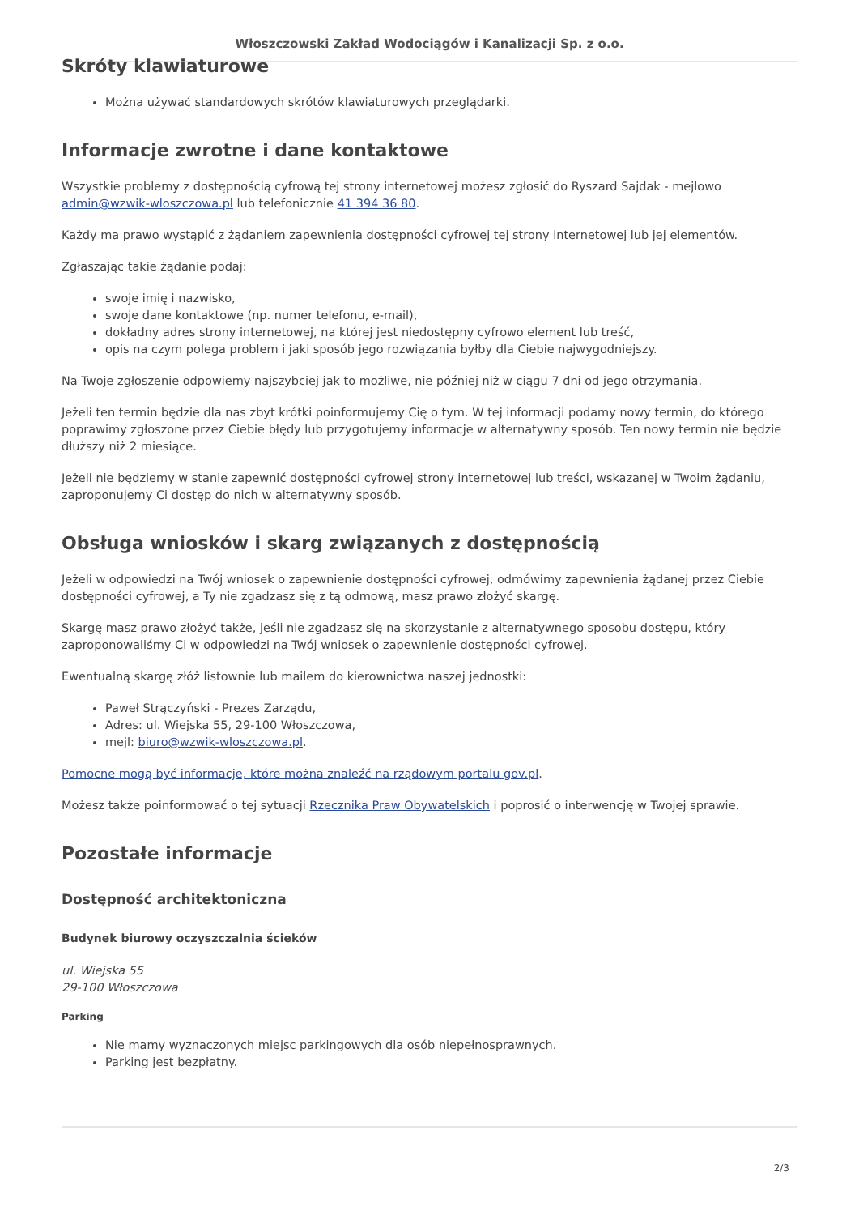Włoszczowski Zakład Wodociągów i Kanalizacji Sp. z o.o.
Skróty klawiaturowe
Można używać standardowych skrótów klawiaturowych przeglądarki.
Informacje zwrotne i dane kontaktowe
Wszystkie problemy z dostępnością cyfrową tej strony internetowej możesz zgłosić do Ryszard Sajdak - mejlowo admin@wzwik-wloszczowa.pl lub telefonicznie 41 394 36 80.
Każdy ma prawo wystąpić z żądaniem zapewnienia dostępności cyfrowej tej strony internetowej lub jej elementów.
Zgłaszając takie żądanie podaj:
swoje imię i nazwisko,
swoje dane kontaktowe (np. numer telefonu, e-mail),
dokładny adres strony internetowej, na której jest niedostępny cyfrowo element lub treść,
opis na czym polega problem i jaki sposób jego rozwiązania byłby dla Ciebie najwygodniejszy.
Na Twoje zgłoszenie odpowiemy najszybciej jak to możliwe, nie później niż w ciągu 7 dni od jego otrzymania.
Jeżeli ten termin będzie dla nas zbyt krótki poinformujemy Cię o tym. W tej informacji podamy nowy termin, do którego poprawimy zgłoszone przez Ciebie błędy lub przygotujemy informacje w alternatywny sposób. Ten nowy termin nie będzie dłuższy niż 2 miesiące.
Jeżeli nie będziemy w stanie zapewnić dostępności cyfrowej strony internetowej lub treści, wskazanej w Twoim żądaniu, zaproponujemy Ci dostęp do nich w alternatywny sposób.
Obsługa wniosków i skarg związanych z dostępnością
Jeżeli w odpowiedzi na Twój wniosek o zapewnienie dostępności cyfrowej, odmówimy zapewnienia żądanej przez Ciebie dostępności cyfrowej, a Ty nie zgadzasz się z tą odmową, masz prawo złożyć skargę.
Skargę masz prawo złożyć także, jeśli nie zgadzasz się na skorzystanie z alternatywnego sposobu dostępu, który zaproponowaliśmy Ci w odpowiedzi na Twój wniosek o zapewnienie dostępności cyfrowej.
Ewentualną skargę złóż listownie lub mailem do kierownictwa naszej jednostki:
Paweł Strączyński - Prezes Zarządu,
Adres: ul. Wiejska 55, 29-100 Włoszczowa,
mejl: biuro@wzwik-wloszczowa.pl.
Pomocne mogą być informacje, które można znaleźć na rządowym portalu gov.pl.
Możesz także poinformować o tej sytuacji Rzecznika Praw Obywatelskich i poprosić o interwencję w Twojej sprawie.
Pozostałe informacje
Dostępność architektoniczna
Budynek biurowy oczyszczalnia ścieków
ul. Wiejska 55
29-100 Włoszczowa
Parking
Nie mamy wyznaczonych miejsc parkingowych dla osób niepełnosprawnych.
Parking jest bezpłatny.
2/3